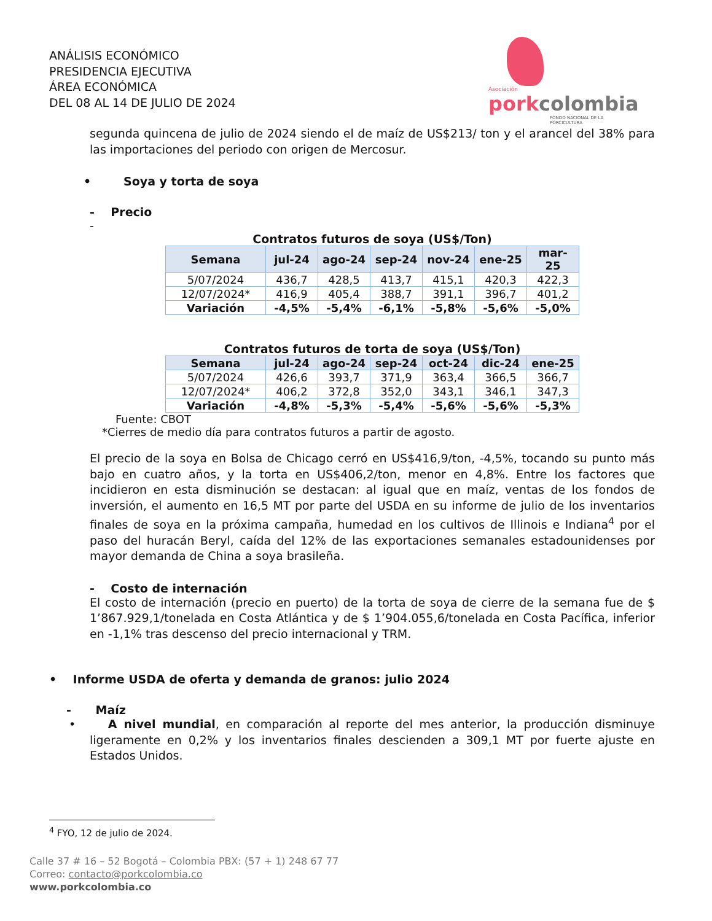ANÁLISIS ECONÓMICO
PRESIDENCIA EJECUTIVA
ÁREA ECONÓMICA
DEL 08 AL 14 DE JULIO DE 2024
Asociación
pork colombia
FONDO NACIONAL DE LA PORCICULTURA
segunda quincena de julio de 2024 siendo el de maíz de US$213/ ton y el arancel del 38% para las importaciones del periodo con origen de Mercosur.
• Soya y torta de soya
- Precio
-
Contratos futuros de soya (US$/Ton)
| Semana | jul-24 | ago-24 | sep-24 | nov-24 | ene-25 | mar-25 |
| --- | --- | --- | --- | --- | --- | --- |
| 5/07/2024 | 436,7 | 428,5 | 413,7 | 415,1 | 420,3 | 422,3 |
| 12/07/2024* | 416,9 | 405,4 | 388,7 | 391,1 | 396,7 | 401,2 |
| Variación | -4,5% | -5,4% | -6,1% | -5,8% | -5,6% | -5,0% |
Contratos futuros de torta de soya (US$/Ton)
| Semana | jul-24 | ago-24 | sep-24 | oct-24 | dic-24 | ene-25 |
| --- | --- | --- | --- | --- | --- | --- |
| 5/07/2024 | 426,6 | 393,7 | 371,9 | 363,4 | 366,5 | 366,7 |
| 12/07/2024* | 406,2 | 372,8 | 352,0 | 343,1 | 346,1 | 347,3 |
| Variación | -4,8% | -5,3% | -5,4% | -5,6% | -5,6% | -5,3% |
Fuente: CBOT
*Cierres de medio día para contratos futuros a partir de agosto.
El precio de la soya en Bolsa de Chicago cerró en US$416,9/ton, -4,5%, tocando su punto más bajo en cuatro años, y la torta en US$406,2/ton, menor en 4,8%. Entre los factores que incidieron en esta disminución se destacan: al igual que en maíz, ventas de los fondos de inversión, el aumento en 16,5 MT por parte del USDA en su informe de julio de los inventarios finales de soya en la próxima campaña, humedad en los cultivos de Illinois e Indiana<sup>4</sup> por el paso del huracán Beryl, caída del 12% de las exportaciones semanales estadounidenses por mayor demanda de China a soya brasileña.
- Costo de internación
El costo de internación (precio en puerto) de la torta de soya de cierre de la semana fue de $ 1’867.929,1/tonelada en Costa Atlántica y de $ 1’904.055,6/tonelada en Costa Pacífica, inferior en -1,1% tras descenso del precio internacional y TRM.
• Informe USDA de oferta y demanda de granos: julio 2024
- Maíz
• A nivel mundial, en comparación al reporte del mes anterior, la producción disminuye ligeramente en 0,2% y los inventarios finales descienden a 309,1 MT por fuerte ajuste en Estados Unidos.
<sup>4</sup> FYO, 12 de julio de 2024.
Calle 37 # 16 – 52 Bogotá – Colombia PBX: (57 + 1) 248 67 77
Correo: contacto@porkcolombia.co
www.porkcolombia.co